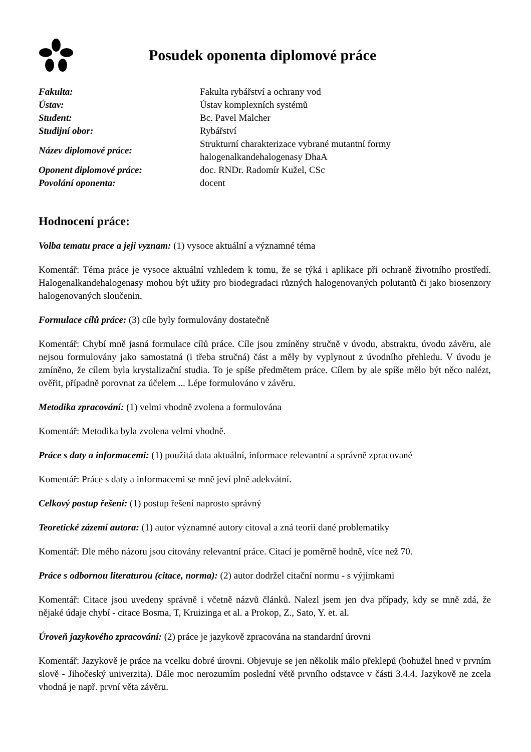Posudek oponenta diplomové práce
| Fakulta: | Fakulta rybářství a ochrany vod |
| Ústav: | Ústav komplexních systémů |
| Student: | Bc. Pavel Malcher |
| Studijní obor: | Rybářství |
| Název diplomové práce: | Strukturní charakterizace vybrané mutantní formy halogenalkandehalogenasy DhaA |
| Oponent diplomové práce: | doc. RNDr. Radomír Kužel, CSc |
| Povolání oponenta: | docent |
Hodnocení práce:
Volba tematu prace a jeji vyznam: (1) vysoce aktuální a významné téma
Komentář: Téma práce je vysoce aktuální vzhledem k tomu, že se týká i aplikace při ochraně životního prostředí. Halogenalkandehalogenasy mohou být užity pro biodegradaci různých halogenovaných polutantů či jako biosenzory halogenovaných sloučenin.
Formulace cílů práce: (3) cíle byly formulovány dostatečně
Komentář: Chybí mně jasná formulace cílů práce. Cíle jsou zmíněny stručně v úvodu, abstraktu, úvodu závěru, ale nejsou formulovány jako samostatná (i třeba stručná) část a měly by vyplynout z úvodního přehledu. V úvodu je zmíněno, že cílem byla krystalizační studia. To je spíše předmětem práce. Cílem by ale spíše mělo být něco nalézt, ověřit, případně porovnat za účelem ... Lépe formulováno v závěru.
Metodika zpracování: (1) velmi vhodně zvolena a formulována
Komentář: Metodika byla zvolena velmi vhodně.
Práce s daty a informacemi: (1) použitá data aktuální, informace relevantní a správně zpracované
Komentář: Práce s daty a informacemi se mně jeví plně adekvátní.
Celkový postup řešení: (1) postup řešení naprosto správný
Teoretické zázemí autora: (1) autor významné autory citoval a zná teorii dané problematiky
Komentář: Dle mého názoru jsou citovány relevantní práce. Citací je poměrně hodně, více než 70.
Práce s odbornou literaturou (citace, norma): (2) autor dodržel citační normu - s výjimkami
Komentář: Citace jsou uvedeny správně i včetně názvů článků. Nalezl jsem jen dva případy, kdy se mně zdá, že nějaké údaje chybí - citace Bosma, T, Kruizinga et al. a Prokop, Z., Sato, Y. et. al.
Úroveň jazykového zpracování: (2) práce je jazykově zpracována na standardní úrovni
Komentář: Jazykově je práce na vcelku dobré úrovni. Objevuje se jen několik málo překlepů (bohužel hned v prvním slově - Jihočeský univerzita). Dále moc nerozumím poslední větě prvního odstavce v části 3.4.4. Jazykově ne zcela vhodná je např. první věta závěru.